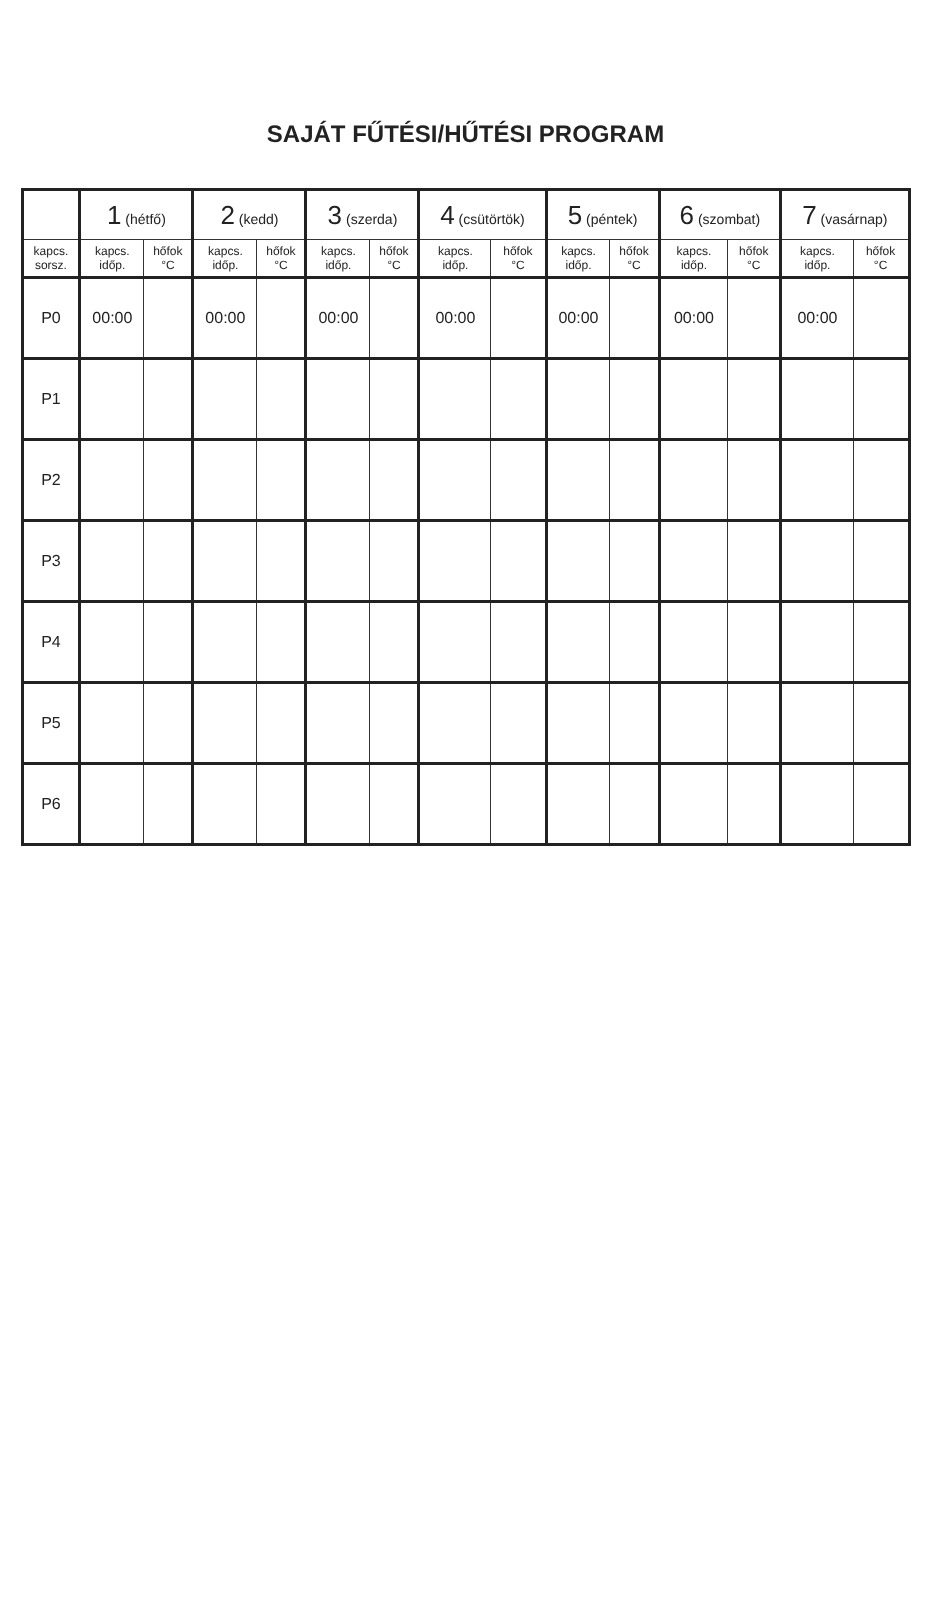SAJÁT FŰTÉSI/HŰTÉSI PROGRAM
| | 1 (hétfő) | | 2 (kedd) | | 3 (szerda) | | 4 (csütörtök) | | 5 (péntek) | | 6 (szombat) | | 7 (vasárnap) | |
| --- | --- | --- | --- | --- | --- | --- | --- | --- | --- | --- | --- | --- | --- | --- |
| kapcs. sorsz. | kapcs. időp. | hőfok °C | kapcs. időp. | hőfok °C | kapcs. időp. | hőfok °C | kapcs. időp. | hőfok °C | kapcs. időp. | hőfok °C | kapcs. időp. | hőfok °C | kapcs. időp. | hőfok °C |
| P0 | 00:00 | | 00:00 | | 00:00 | | 00:00 | | 00:00 | | 00:00 | | 00:00 | |
| P1 | | | | | | | | | | | | | | |
| P2 | | | | | | | | | | | | | | |
| P3 | | | | | | | | | | | | | | |
| P4 | | | | | | | | | | | | | | |
| P5 | | | | | | | | | | | | | | |
| P6 | | | | | | | | | | | | | | |